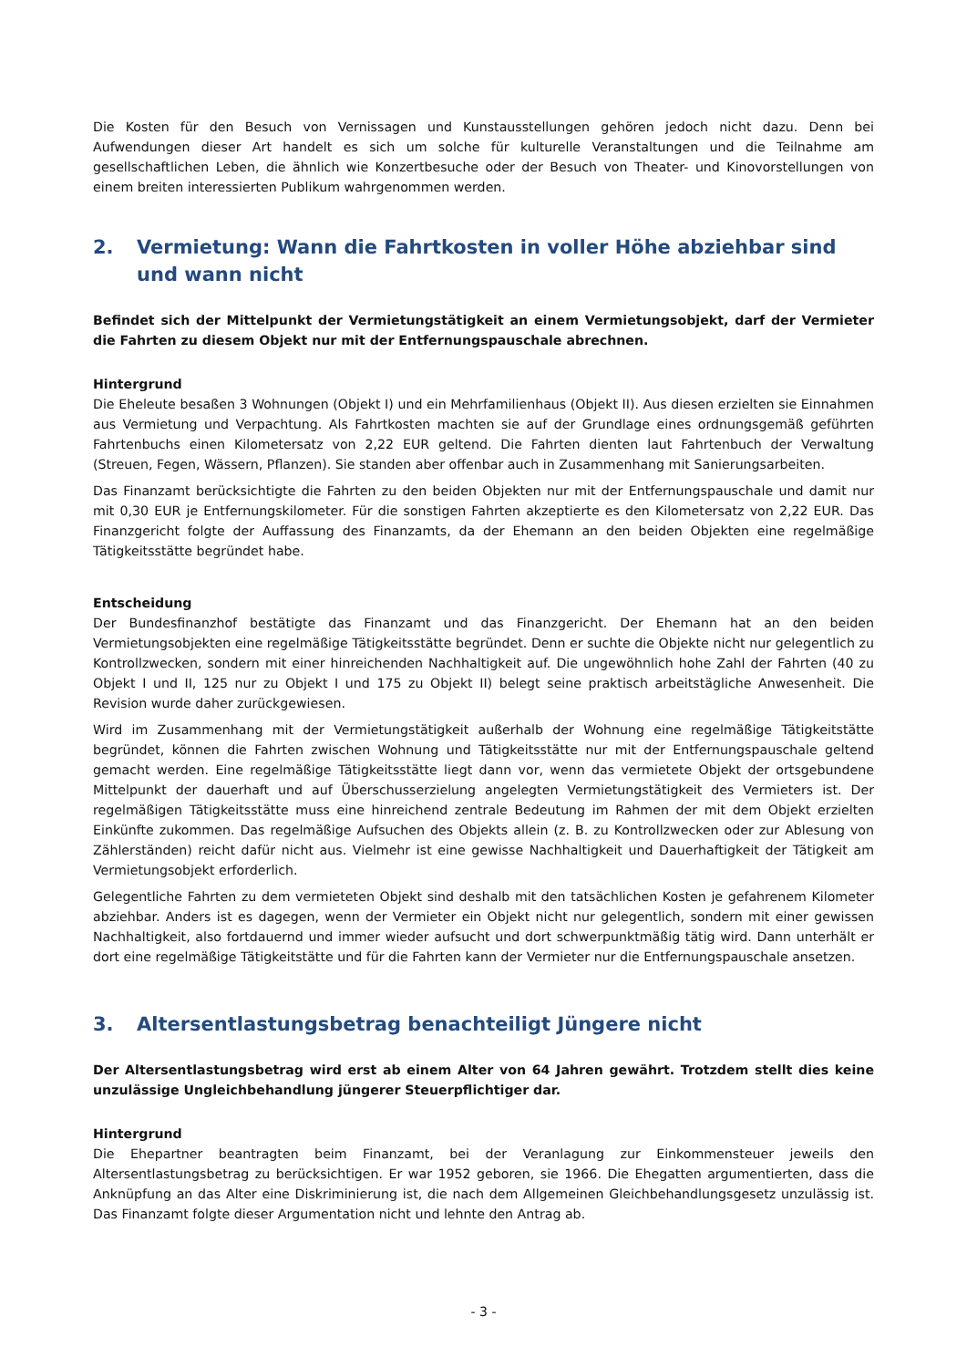Die Kosten für den Besuch von Vernissagen und Kunstausstellungen gehören jedoch nicht dazu. Denn bei Aufwendungen dieser Art handelt es sich um solche für kulturelle Veranstaltungen und die Teilnahme am gesellschaftlichen Leben, die ähnlich wie Konzertbesuche oder der Besuch von Theater- und Kinovorstellungen von einem breiten interessierten Publikum wahrgenommen werden.
2. Vermietung: Wann die Fahrtkosten in voller Höhe abziehbar sind und wann nicht
Befindet sich der Mittelpunkt der Vermietungstätigkeit an einem Vermietungsobjekt, darf der Vermieter die Fahrten zu diesem Objekt nur mit der Entfernungspauschale abrechnen.
Hintergrund
Die Eheleute besaßen 3 Wohnungen (Objekt I) und ein Mehrfamilienhaus (Objekt II). Aus diesen erzielten sie Einnahmen aus Vermietung und Verpachtung. Als Fahrtkosten machten sie auf der Grundlage eines ordnungsgemäß geführten Fahrtenbuchs einen Kilometersatz von 2,22 EUR geltend. Die Fahrten dienten laut Fahrtenbuch der Verwaltung (Streuen, Fegen, Wässern, Pflanzen). Sie standen aber offenbar auch in Zusammenhang mit Sanierungsarbeiten.
Das Finanzamt berücksichtigte die Fahrten zu den beiden Objekten nur mit der Entfernungspauschale und damit nur mit 0,30 EUR je Entfernungskilometer. Für die sonstigen Fahrten akzeptierte es den Kilometersatz von 2,22 EUR. Das Finanzgericht folgte der Auffassung des Finanzamts, da der Ehemann an den beiden Objekten eine regelmäßige Tätigkeitsstätte begründet habe.
Entscheidung
Der Bundesfinanzhof bestätigte das Finanzamt und das Finanzgericht. Der Ehemann hat an den beiden Vermietungsobjekten eine regelmäßige Tätigkeitsstätte begründet. Denn er suchte die Objekte nicht nur gelegentlich zu Kontrollzwecken, sondern mit einer hinreichenden Nachhaltigkeit auf. Die ungewöhnlich hohe Zahl der Fahrten (40 zu Objekt I und II, 125 nur zu Objekt I und 175 zu Objekt II) belegt seine praktisch arbeitstägliche Anwesenheit. Die Revision wurde daher zurückgewiesen.
Wird im Zusammenhang mit der Vermietungstätigkeit außerhalb der Wohnung eine regelmäßige Tätigkeitstätte begründet, können die Fahrten zwischen Wohnung und Tätigkeitsstätte nur mit der Entfernungspauschale geltend gemacht werden. Eine regelmäßige Tätigkeitsstätte liegt dann vor, wenn das vermietete Objekt der ortsgebundene Mittelpunkt der dauerhaft und auf Überschusserzielung angelegten Vermietungstätigkeit des Vermieters ist. Der regelmäßigen Tätigkeitsstätte muss eine hinreichend zentrale Bedeutung im Rahmen der mit dem Objekt erzielten Einkünfte zukommen. Das regelmäßige Aufsuchen des Objekts allein (z. B. zu Kontrollzwecken oder zur Ablesung von Zählerständen) reicht dafür nicht aus. Vielmehr ist eine gewisse Nachhaltigkeit und Dauerhaftigkeit der Tätigkeit am Vermietungsobjekt erforderlich.
Gelegentliche Fahrten zu dem vermieteten Objekt sind deshalb mit den tatsächlichen Kosten je gefahrenem Kilometer abziehbar. Anders ist es dagegen, wenn der Vermieter ein Objekt nicht nur gelegentlich, sondern mit einer gewissen Nachhaltigkeit, also fortdauernd und immer wieder aufsucht und dort schwerpunktmäßig tätig wird. Dann unterhält er dort eine regelmäßige Tätigkeitstätte und für die Fahrten kann der Vermieter nur die Entfernungspauschale ansetzen.
3. Altersentlastungsbetrag benachteiligt Jüngere nicht
Der Altersentlastungsbetrag wird erst ab einem Alter von 64 Jahren gewährt. Trotzdem stellt dies keine unzulässige Ungleichbehandlung jüngerer Steuerpflichtiger dar.
Hintergrund
Die Ehepartner beantragten beim Finanzamt, bei der Veranlagung zur Einkommensteuer jeweils den Altersentlastungsbetrag zu berücksichtigen. Er war 1952 geboren, sie 1966. Die Ehegatten argumentierten, dass die Anknüpfung an das Alter eine Diskriminierung ist, die nach dem Allgemeinen Gleichbehandlungsgesetz unzulässig ist. Das Finanzamt folgte dieser Argumentation nicht und lehnte den Antrag ab.
- 3 -